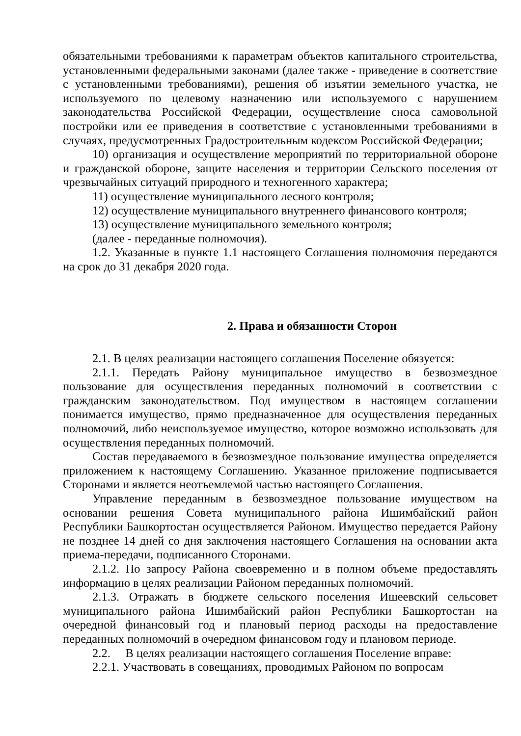обязательными требованиями к параметрам объектов капитального строительства, установленными федеральными законами (далее также - приведение в соответствие с установленными требованиями), решения об изъятии земельного участка, не используемого по целевому назначению или используемого с нарушением законодательства Российской Федерации, осуществление сноса самовольной постройки или ее приведения в соответствие с установленными требованиями в случаях, предусмотренных Градостроительным кодексом Российской Федерации;
10) организация и осуществление мероприятий по территориальной обороне и гражданской обороне, защите населения и территории Сельского поселения от чрезвычайных ситуаций природного и техногенного характера;
11) осуществление муниципального лесного контроля;
12) осуществление муниципального внутреннего финансового контроля;
13) осуществление муниципального земельного контроля;
(далее - переданные полномочия).
1.2. Указанные в пункте 1.1 настоящего Соглашения полномочия передаются на срок до 31 декабря 2020 года.
2. Права и обязанности Сторон
2.1. В целях реализации настоящего соглашения Поселение обязуется:
2.1.1. Передать Району муниципальное имущество в безвозмездное пользование для осуществления переданных полномочий в соответствии с гражданским законодательством. Под имуществом в настоящем соглашении понимается имущество, прямо предназначенное для осуществления переданных полномочий, либо неиспользуемое имущество, которое возможно использовать для осуществления переданных полномочий.
Состав передаваемого в безвозмездное пользование имущества определяется приложением к настоящему Соглашению. Указанное приложение подписывается Сторонами и является неотъемлемой частью настоящего Соглашения.
Управление переданным в безвозмездное пользование имуществом на основании решения Совета муниципального района Ишимбайский район Республики Башкортостан осуществляется Районом. Имущество передается Району не позднее 14 дней со дня заключения настоящего Соглашения на основании акта приема-передачи, подписанного Сторонами.
2.1.2. По запросу Района своевременно и в полном объеме предоставлять информацию в целях реализации Районом переданных полномочий.
2.1.3. Отражать в бюджете сельского поселения Ишеевский сельсовет муниципального района Ишимбайский район Республики Башкортостан на очередной финансовый год и плановый период расходы на предоставление переданных полномочий в очередном финансовом году и плановом периоде.
2.2. В целях реализации настоящего соглашения Поселение вправе:
2.2.1. Участвовать в совещаниях, проводимых Районом по вопросам